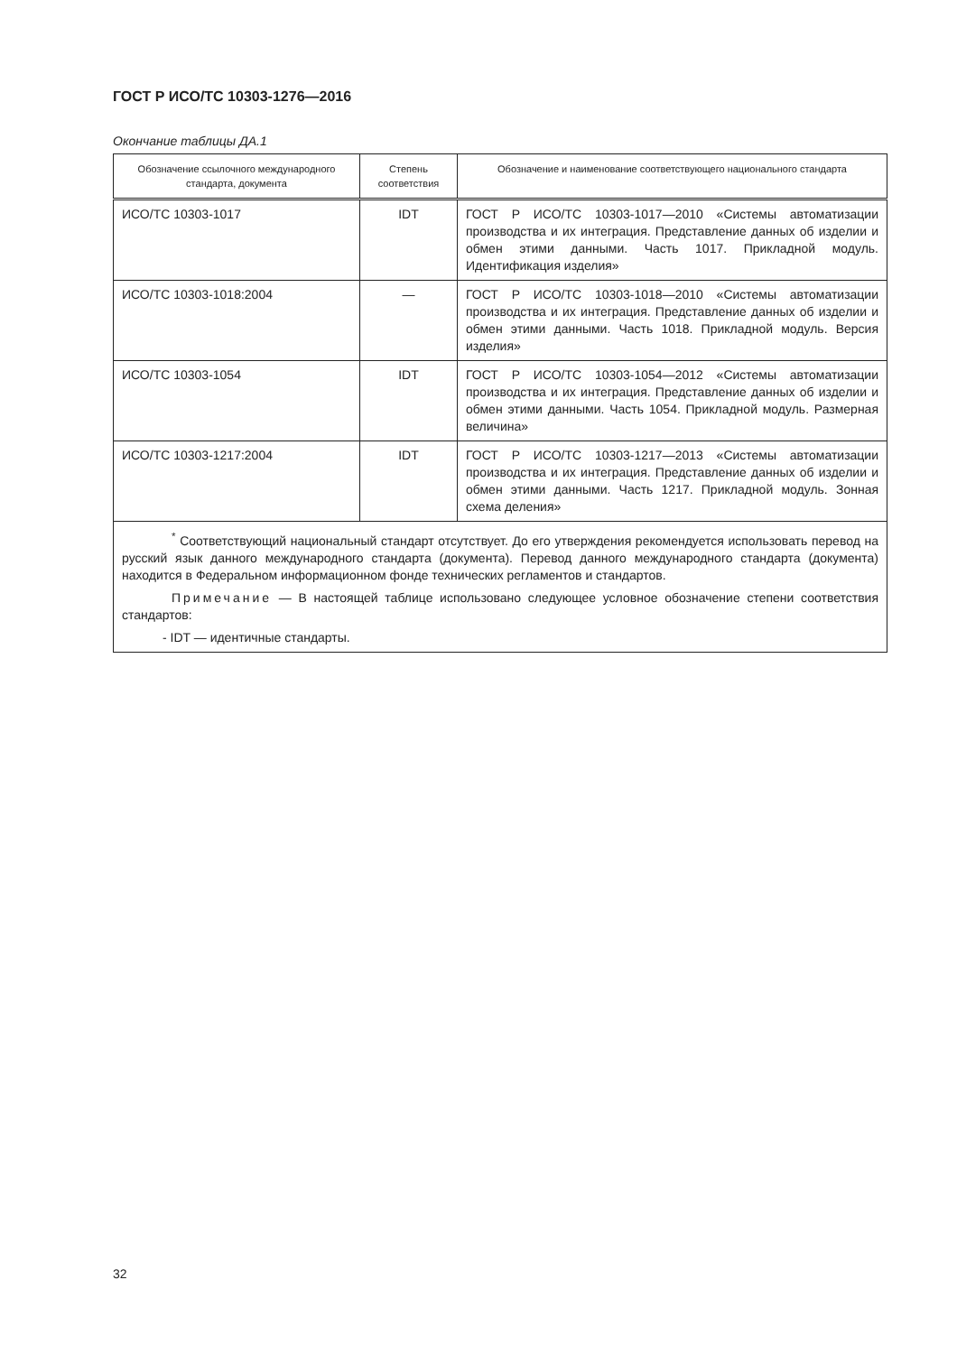ГОСТ Р ИСО/ТС 10303-1276—2016
Окончание таблицы ДА.1
| Обозначение ссылочного международного стандарта, документа | Степень соответствия | Обозначение и наименование соответствующего национального стандарта |
| --- | --- | --- |
| ИСО/ТС 10303-1017 | IDT | ГОСТ Р ИСО/ТС 10303-1017—2010 «Системы автоматизации производства и их интеграция. Представление данных об изделии и обмен этими данными. Часть 1017. Прикладной модуль. Идентификация изделия» |
| ИСО/ТС 10303-1018:2004 | — | ГОСТ Р ИСО/ТС 10303-1018—2010 «Системы автоматизации производства и их интеграция. Представление данных об изделии и обмен этими данными. Часть 1018. Прикладной модуль. Версия изделия» |
| ИСО/ТС 10303-1054 | IDT | ГОСТ Р ИСО/ТС 10303-1054—2012 «Системы автоматизации производства и их интеграция. Представление данных об изделии и обмен этими данными. Часть 1054. Прикладной модуль. Размерная величина» |
| ИСО/ТС 10303-1217:2004 | IDT | ГОСТ Р ИСО/ТС 10303-1217—2013 «Системы автоматизации производства и их интеграция. Представление данных об изделии и обмен этими данными. Часть 1217. Прикладной модуль. Зонная схема деления» |
| <sup>*</sup> Соответствующий национальный стандарт отсутствует. До его утверждения рекомендуется использовать перевод на русский язык данного международного стандарта (документа). Перевод данного международного стандарта (документа) находится в Федеральном информационном фонде технических регламентов и стандартов. Примечание — В настоящей таблице использовано следующее условное обозначение степени соответствия стандартов: - IDT — идентичные стандарты. | | |
32